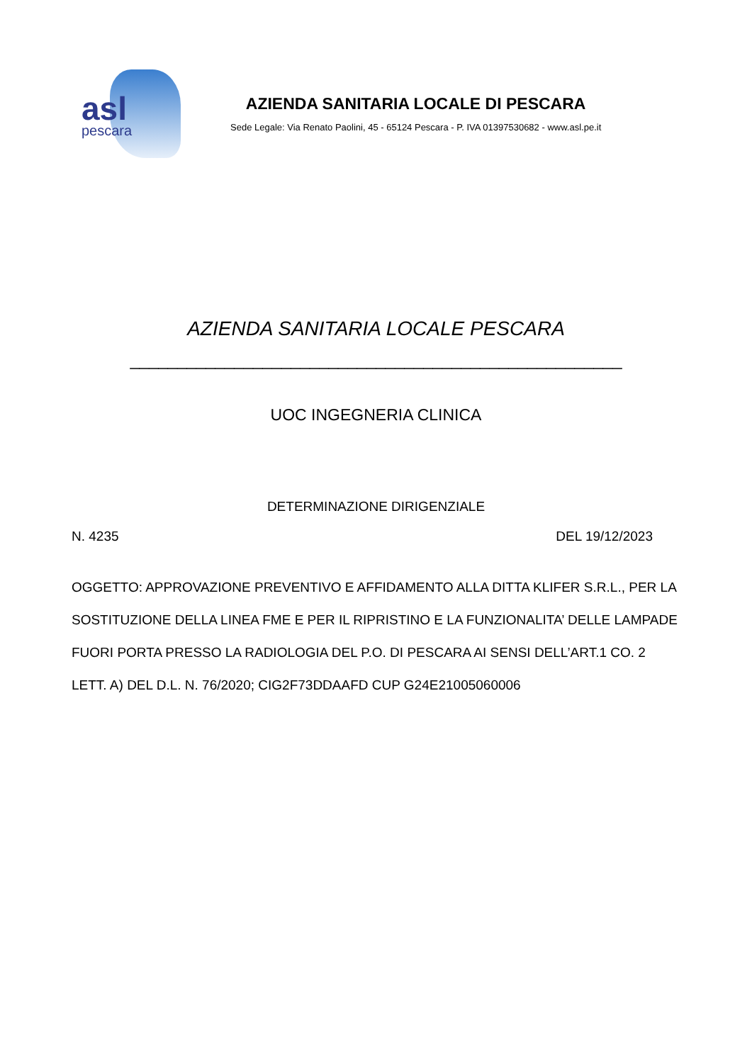asl
pescara
AZIENDA SANITARIA LOCALE DI PESCARA
Sede Legale: Via Renato Paolini, 45 - 65124 Pescara - P. IVA 01397530682 - www.asl.pe.it
AZIENDA SANITARIA LOCALE PESCARA
____________________________________________________
UOC INGEGNERIA CLINICA
DETERMINAZIONE DIRIGENZIALE
N. 4235 DEL 19/12/2023
OGGETTO: APPROVAZIONE PREVENTIVO E AFFIDAMENTO ALLA DITTA KLIFER S.R.L., PER LA SOSTITUZIONE DELLA LINEA FME E PER IL RIPRISTINO E LA FUNZIONALITA’ DELLE LAMPADE FUORI PORTA PRESSO LA RADIOLOGIA DEL P.O. DI PESCARA AI SENSI DELL’ART.1 CO. 2 LETT. A) DEL D.L. N. 76/2020; CIG2F73DDAAFD CUP G24E21005060006